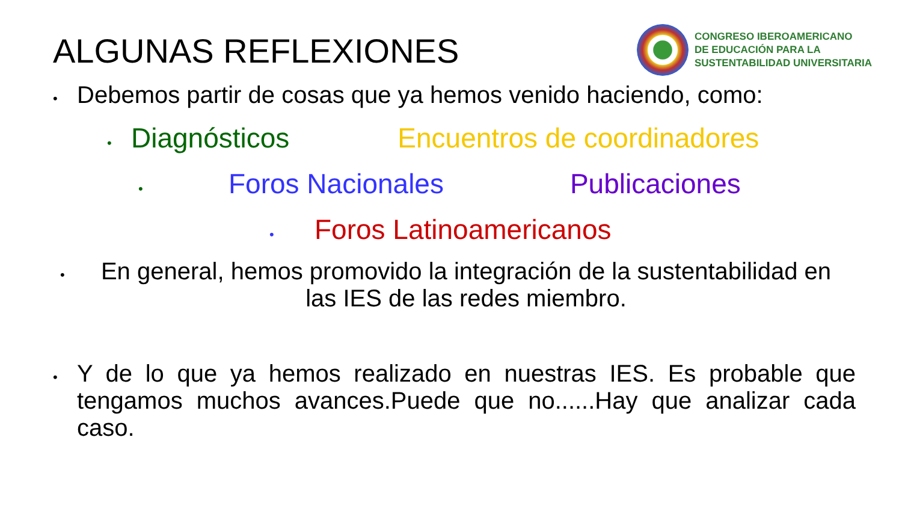ALGUNAS REFLEXIONES
CONGRESO IBEROAMERICANO
DE EDUCACIÓN PARA LA
SUSTENTABILIDAD UNIVERSITARIA
• Debemos partir de cosas que ya hemos venido haciendo, como:
• Diagnósticos Encuentros de coordinadores
• Foros Nacionales Publicaciones
• Foros Latinoamericanos
• En general, hemos promovido la integración de la sustentabilidad en las IES de las redes miembro.
• Y de lo que ya hemos realizado en nuestras IES. Es probable que tengamos muchos avances.Puede que no......Hay que analizar cada caso.